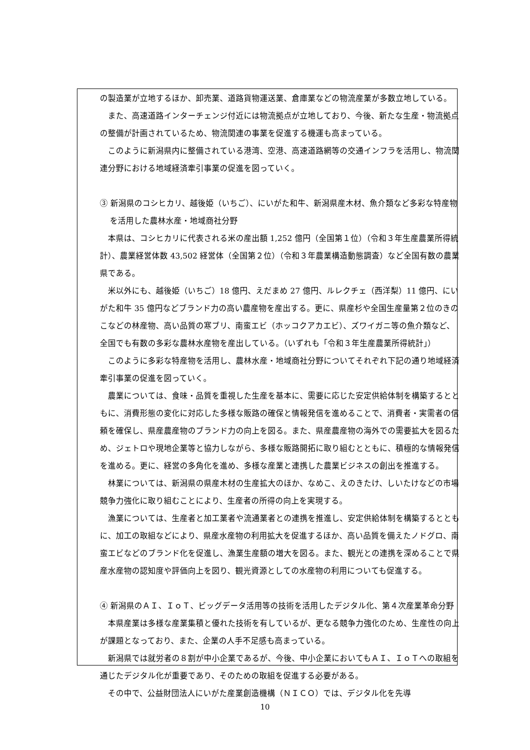の製造業が立地するほか、卸売業、道路貨物運送業、倉庫業などの物流産業が多数立地している。
また、高速道路インターチェンジ付近には物流拠点が立地しており、今後、新たな生産・物流拠点の整備が計画されているため、物流関連の事業を促進する機運も高まっている。
このように新潟県内に整備されている港湾、空港、高速道路網等の交通インフラを活用し、物流関連分野における地域経済牽引事業の促進を図っていく。
③ 新潟県のコシヒカリ、越後姫（いちご）、にいがた和牛、新潟県産木材、魚介類など多彩な特産物を活用した農林水産・地域商社分野
本県は、コシヒカリに代表される米の産出額 1,252 億円（全国第１位）（令和３年生産農業所得統計）、農業経営体数 43,502 経営体（全国第２位）（令和３年農業構造動態調査）など全国有数の農業県である。
米以外にも、越後姫（いちご）18 億円、えだまめ 27 億円、ルレクチェ（西洋梨）11 億円、にいがた和牛 35 億円などブランド力の高い農産物を産出する。更に、県産杉や全国生産量第２位のきのこなどの林産物、高い品質の寒ブリ、南蛮エビ（ホッコクアカエビ）、ズワイガニ等の魚介類など、全国でも有数の多彩な農林水産物を産出している。（いずれも「令和３年生産農業所得統計」）
このように多彩な特産物を活用し、農林水産・地域商社分野についてそれぞれ下記の通り地域経済牽引事業の促進を図っていく。
農業については、食味・品質を重視した生産を基本に、需要に応じた安定供給体制を構築するとともに、消費形態の変化に対応した多様な販路の確保と情報発信を進めることで、消費者・実需者の信頼を確保し、県産農産物のブランド力の向上を図る。また、県産農産物の海外での需要拡大を図るため、ジェトロや現地企業等と協力しながら、多様な販路開拓に取り組むとともに、積極的な情報発信を進める。更に、経営の多角化を進め、多様な産業と連携した農業ビジネスの創出を推進する。
林業については、新潟県の県産木材の生産拡大のほか、なめこ、えのきたけ、しいたけなどの市場競争力強化に取り組むことにより、生産者の所得の向上を実現する。
漁業については、生産者と加工業者や流通業者との連携を推進し、安定供給体制を構築するとともに、加工の取組などにより、県産水産物の利用拡大を促進するほか、高い品質を備えたノドグロ、南蛮エビなどのブランド化を促進し、漁業生産額の増大を図る。また、観光との連携を深めることで県産水産物の認知度や評価向上を図り、観光資源としての水産物の利用についても促進する。
④ 新潟県のＡＩ、ＩｏＴ、ビッグデータ活用等の技術を活用したデジタル化、第４次産業革命分野
本県産業は多様な産業集積と優れた技術を有しているが、更なる競争力強化のため、生産性の向上が課題となっており、また、企業の人手不足感も高まっている。
新潟県では就労者の８割が中小企業であるが、今後、中小企業においてもＡＩ、ＩｏＴへの取組を通じたデジタル化が重要であり、そのための取組を促進する必要がある。
その中で、公益財団法人にいがた産業創造機構（ＮＩＣＯ）では、デジタル化を先導
10